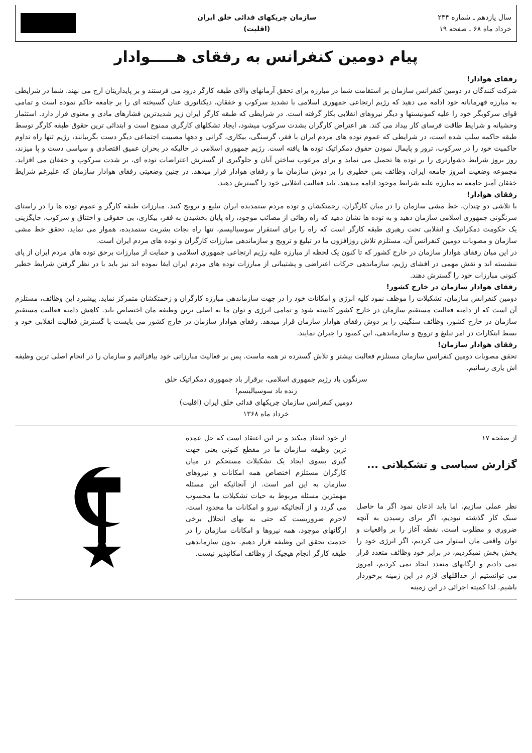سال یازدهم ـ شماره ۲۳۴
خرداد ماه ۶۸ ـ صفحه ۱۹
سازمان چریکهای فدائی خلق ایران
(اقلیت)
پیام دومین کنفرانس به رفقای هـــــوادار
رفقای هوادار!
شرکت کنندگان در دومین کنفرانس سازمان بر استقامت شما در مبارزه برای تحقق آرمانهای والای طبقه کارگر درود می فرستند و بر پایداریتان ارج می نهند. شما در شرایطی به مبارزه قهرمانانه خود ادامه می دهید که رژیم ارتجاعی جمهوری اسلامی با تشدید سرکوب و خفقان، دیکتاتوری عنان گسیخته ای را بر جامعه حاکم نموده است و تمامی قوای سرکوبگر خود را علیه کمونیستها و دیگر نیروهای انقلابی بکار گرفته است. در شرایطی که طبقه کارگر ایران زیر شدیدترین فشارهای مادی و معنوی قرار دارد. استثمار وحشیانه و شرایط طاقت فرسای کار بیداد می کند. هر اعتراض کارگران بشدت سرکوب میشود، ایجاد تشکلهای کارگری ممنوع است و ابتدائی ترین حقوق طبقه کارگر توسط طبقه حاکمه سلب شده است، در شرایطی که عموم توده های مردم ایران با فقر، گرسنگی، بیکاری، گرانی و دهها مصیبت اجتماعی دیگر دست بگریبانند، رژیم تنها راه تداوم حاکمیت خود را در سرکوب، ترور و پایمال نمودن حقوق دمکراتیک توده ها یافته است. رژیم جمهوری اسلامی در حالیکه در بحران عمیق اقتصادی و سیاسی دست و پا میزند، روز بروز شرایط دشوارتری را بر توده ها تحمیل می نماید و برای مرعوب ساختن آنان و جلوگیری از گسترش اعتراضات توده ای، بر شدت سرکوب و خفقان می افزاید. مجموعه وضعیت امروز جامعه ایران، وظائف بس خطیری را بر دوش سازمان ما و رفقای هوادار قرار میدهد. در چنین وضعیتی رفقای هوادار سازمان که علیرغم شرایط خفقان آمیز جامعه به مبارزه علیه شرایط موجود ادامه میدهند، باید فعالیت انقلابی خود را گسترش دهند.
رفقای هوادار!
با تلاشی دو چندان، خط مشی سازمان را در میان کارگران، زحمتکشان و توده مردم ستمدیده ایران تبلیغ و ترویج کنید. مبارزات طبقه کارگر و عموم توده ها را در راستای سرنگونی جمهوری اسلامی سازمان دهید و به توده ها نشان دهید که راه رهائی از مصائب موجود، راه پایان بخشیدن به فقر، بیکاری، بی حقوقی و اختناق و سرکوب، جایگزینی یک حکومت دمکراتیک و انقلابی تحت رهبری طبقه کارگر است که راه را برای استقرار سوسیالیسم، تنها راه نجات بشریت ستمدیده، هموار می نماید. تحقق خط مشی سازمان و مصوبات دومین کنفرانس آن، مستلزم تلاش روزافزون ما در تبلیغ و ترویج و سازماندهی مبارزات کارگران و توده های مردم ایران است.
در این میان رفقای هوادار سازمان در خارج کشور که تا کنون یک لحظه از مبارزه علیه رژیم ارتجاعی جمهوری اسلامی و حمایت از مبارزات برحق توده های مردم ایران از پای ننشسته اند و نقش مهمی در افشای رژیم، سازماندهی حرکات اعتراضی و پشتیبانی از مبارزات توده های مردم ایران ایفا نموده اند نیز باید با در نظر گرفتن شرایط خطیر کنونی مبارزات خود را گسترش دهند.
رفقای هوادار سازمان در خارج کشور!
دومین کنفرانس سازمان، تشکیلات را موظف نمود کلیه انرژی و امکانات خود را در جهت سازماندهی مبارزه کارگران و زحمتکشان متمرکز نماید. پیشبرد این وظائف، مستلزم آن است که از دامنه فعالیت مستقیم سازمان در خارج کشور کاسته شود و تمامی انرژی و توان ما به اصلی ترین وظیفه مان اختصاص یابد. کاهش دامنه فعالیت مستقیم سازمان در خارج کشور، وظائف سنگینی را بر دوش رفقای هوادار سازمان قرار میدهد. رفقای هوادار سازمان در خارج کشور می بایست با گسترش فعالیت انقلابی خود و بسط ابتکارات در امر تبلیغ و ترویج و سازماندهی، این کمبود را جبران نمایند.
رفقای هوادار سازمان!
تحقق مصوبات دومین کنفرانس سازمان مستلزم فعالیت بیشتر و تلاش گسترده تر همه ماست. پس بر فعالیت مبارزاتی خود بیافزائیم و سازمان را در انجام اصلی ترین وظیفه اش یاری رسانیم.
سرنگون باد رژیم جمهوری اسلامی، برقرار باد جمهوری دمکراتیک خلق
زنده باد سوسیالیسم!
دومین کنفرانس سازمان چریکهای فدائی خلق ایران (اقلیت)
خرداد ماه ۱۳۶۸
از صفحه ۱۷
گزارش سیاسی و تشکیلاتی ...
نظر عملی سازیم. اما باید اذعان نمود اگر ما حاصل سبک کار گذشته نبودیم، اگر برای رسیدن به آنچه ضروری و مطلوب است، نقطه آغاز را بر واقعیات و توان واقعی مان استوار می کردیم، اگر انرژی خود را بخش بخش نمیکردیم، در برابر خود وظائف متعدد قرار نمی دادیم و ارگانهای متعدد ایجاد نمی کردیم، امروز می توانستیم از حداقلهای لازم در این زمینه برخوردار باشیم. لذا کمیته اجرائی در این زمینه
از خود انتقاد میکند و بر این اعتقاد است که حل عمده ترین وظیفه سازمان ما در مقطع کنونی یعنی جهت گیری بسوی ایجاد یک تشکیلات مستحکم در میان کارگران مستلزم اختصاص همه امکانات و نیروهای سازمان به این امر است. از آنجائیکه این مسئله مهمترین مسئله مربوط به حیات تشکیلات ما محسوب می گردد و از آنجائیکه نیرو و امکانات ما محدود است، لاجرم ضروریست که حتی به بهای انحلال برخی ارگانهای موجود، همه نیروها و امکانات سازمان را در خدمت تحقق این وظیفه قرار دهیم. بدون سازماندهی طبقه کارگر انجام هیچیک از وظائف امکانپذیر نیست.